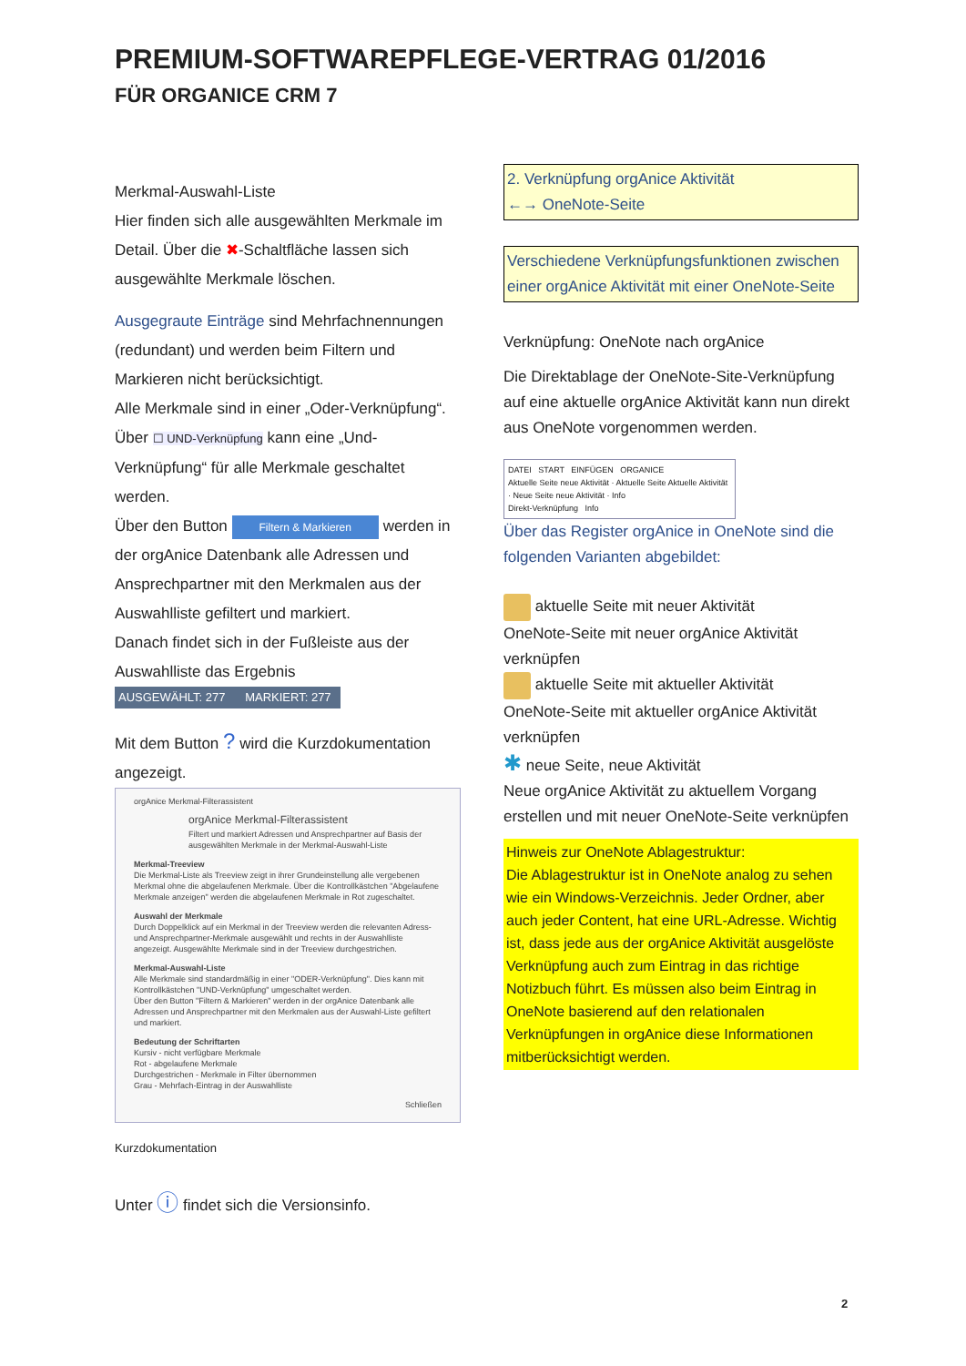PREMIUM-SOFTWAREPFLEGE-VERTRAG 01/2016
FÜR ORGANICE CRM 7
Merkmal-Auswahl-Liste
Hier finden sich alle ausgewählten Merkmale im Detail. Über die ✖-Schaltfläche lassen sich ausgewählte Merkmale löschen.
Ausgegraute Einträge sind Mehrfachnennungen (redundant) und werden beim Filtern und Markieren nicht berücksichtigt.
Alle Merkmale sind in einer „Oder-Verknüpfung“.
Über ☐ UND-Verknüpfung kann eine „Und-Verknüpfung“ für alle Merkmale geschaltet werden.
Über den Button Filtern & Markieren werden in der orgAnice Datenbank alle Adressen und Ansprechpartner mit den Merkmalen aus der Auswahlliste gefiltert und markiert.
Danach findet sich in der Fußleiste aus der Auswahlliste das Ergebnis
AUSGEWÄHLT: 277 MARKIERT: 277
Mit dem Button ? wird die Kurzdokumentation angezeigt.
orgAnice Merkmal-Filterassistent
orgAnice Merkmal-Filterassistent
Filtert und markiert Adressen und Ansprechpartner auf Basis der ausgewählten Merkmale in der Merkmal-Auswahl-Liste
Merkmal-Treeview
Die Merkmal-Liste als Treeview zeigt in ihrer Grundeinstellung alle vergebenen Merkmal ohne die abgelaufenen Merkmale. Über die Kontrollkästchen "Abgelaufene Merkmale anzeigen" werden die abgelaufenen Merkmale in Rot zugeschaltet.
Auswahl der Merkmale
Durch Doppelklick auf ein Merkmal in der Treeview werden die relevanten Adress- und Ansprechpartner-Merkmale ausgewählt und rechts in der Auswahlliste angezeigt. Ausgewählte Merkmale sind in der Treeview durchgestrichen.
Merkmal-Auswahl-Liste
Alle Merkmale sind standardmäßig in einer "ODER-Verknüpfung". Dies kann mit Kontrollkästchen "UND-Verknüpfung" umgeschaltet werden.
Über den Button "Filtern & Markieren" werden in der orgAnice Datenbank alle Adressen und Ansprechpartner mit den Merkmalen aus der Auswahl-Liste gefiltert und markiert.
Bedeutung der Schriftarten
Kursiv - nicht verfügbare Merkmale
Rot - abgelaufene Merkmale
Durchgestrichen - Merkmale in Filter übernommen
Grau - Mehrfach-Eintrag in der Auswahlliste
Schließen
Kurzdokumentation
Unter ⓘ findet sich die Versionsinfo.
2. Verknüpfung orgAnice Aktivität
←→ OneNote-Seite
Verschiedene Verknüpfungsfunktionen zwischen einer orgAnice Aktivität mit einer OneNote-Seite
Verknüpfung: OneNote nach orgAnice
Die Direktablage der OneNote-Site-Verknüpfung auf eine aktuelle orgAnice Aktivität kann nun direkt aus OneNote vorgenommen werden.
DATEI START EINFÜGEN ORGANICE
Aktuelle Seite neue Aktivität · Aktuelle Seite Aktuelle Aktivität · Neue Seite neue Aktivität · Info
Direkt-Verknüpfung Info
Über das Register orgAnice in OneNote sind die folgenden Varianten abgebildet:
aktuelle Seite mit neuer Aktivität
OneNote-Seite mit neuer orgAnice Aktivität verknüpfen
aktuelle Seite mit aktueller Aktivität
OneNote-Seite mit aktueller orgAnice Aktivität verknüpfen
✱ neue Seite, neue Aktivität
Neue orgAnice Aktivität zu aktuellem Vorgang erstellen und mit neuer OneNote-Seite verknüpfen
Hinweis zur OneNote Ablagestruktur:
Die Ablagestruktur ist in OneNote analog zu sehen wie ein Windows-Verzeichnis. Jeder Ordner, aber auch jeder Content, hat eine URL-Adresse. Wichtig ist, dass jede aus der orgAnice Aktivität ausgelöste Verknüpfung auch zum Eintrag in das richtige Notizbuch führt. Es müssen also beim Eintrag in OneNote basierend auf den relationalen Verknüpfungen in orgAnice diese Informationen mitberücksichtigt werden.
2